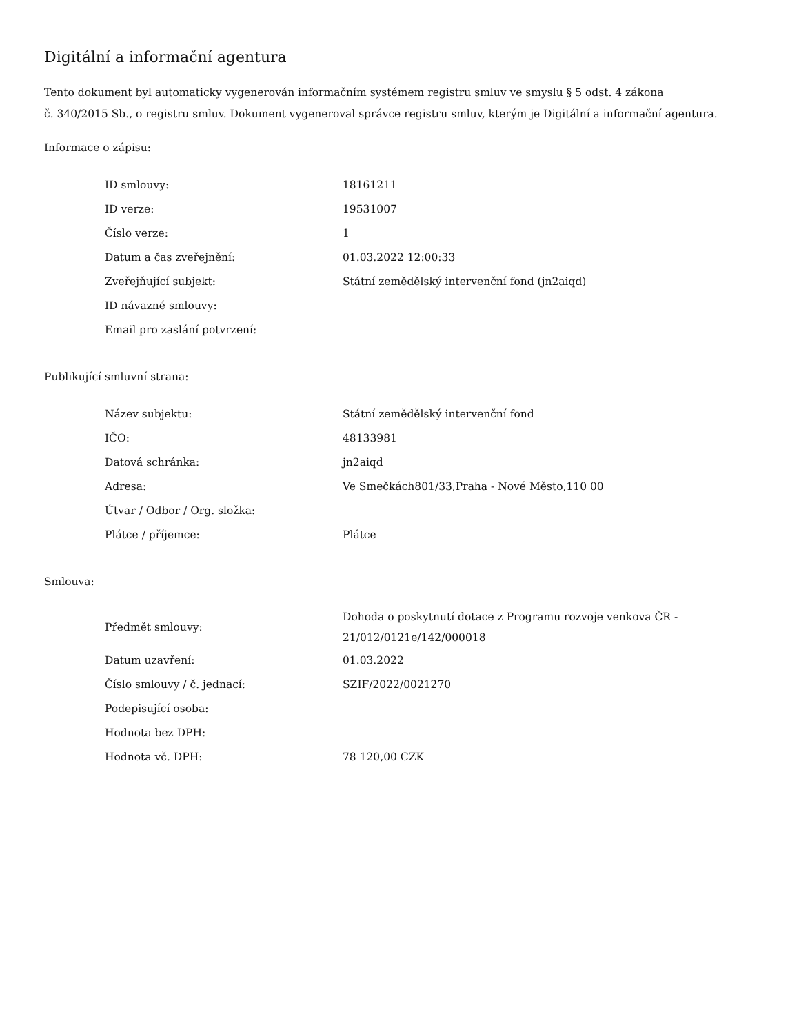Digitální a informační agentura
Tento dokument byl automaticky vygenerován informačním systémem registru smluv ve smyslu § 5 odst. 4 zákona
č. 340/2015 Sb., o registru smluv. Dokument vygeneroval správce registru smluv, kterým je Digitální a informační agentura.
Informace o zápisu:
| ID smlouvy: | 18161211 |
| ID verze: | 19531007 |
| Číslo verze: | 1 |
| Datum a čas zveřejnění: | 01.03.2022 12:00:33 |
| Zveřejňující subjekt: | Státní zemědělský intervenční fond (jn2aiqd) |
| ID návazné smlouvy: | |
| Email pro zaslání potvrzení: | |
Publikující smluvní strana:
| Název subjektu: | Státní zemědělský intervenční fond |
| IČO: | 48133981 |
| Datová schránka: | jn2aiqd |
| Adresa: | Ve Smečkách801/33,Praha - Nové Město,110 00 |
| Útvar / Odbor / Org. složka: | |
| Plátce / příjemce: | Plátce |
Smlouva:
| Předmět smlouvy: | Dohoda o poskytnutí dotace z Programu rozvoje venkova ČR - 21/012/0121e/142/000018 |
| Datum uzavření: | 01.03.2022 |
| Číslo smlouvy / č. jednací: | SZIF/2022/0021270 |
| Podepisující osoba: | |
| Hodnota bez DPH: | |
| Hodnota vč. DPH: | 78 120,00 CZK |